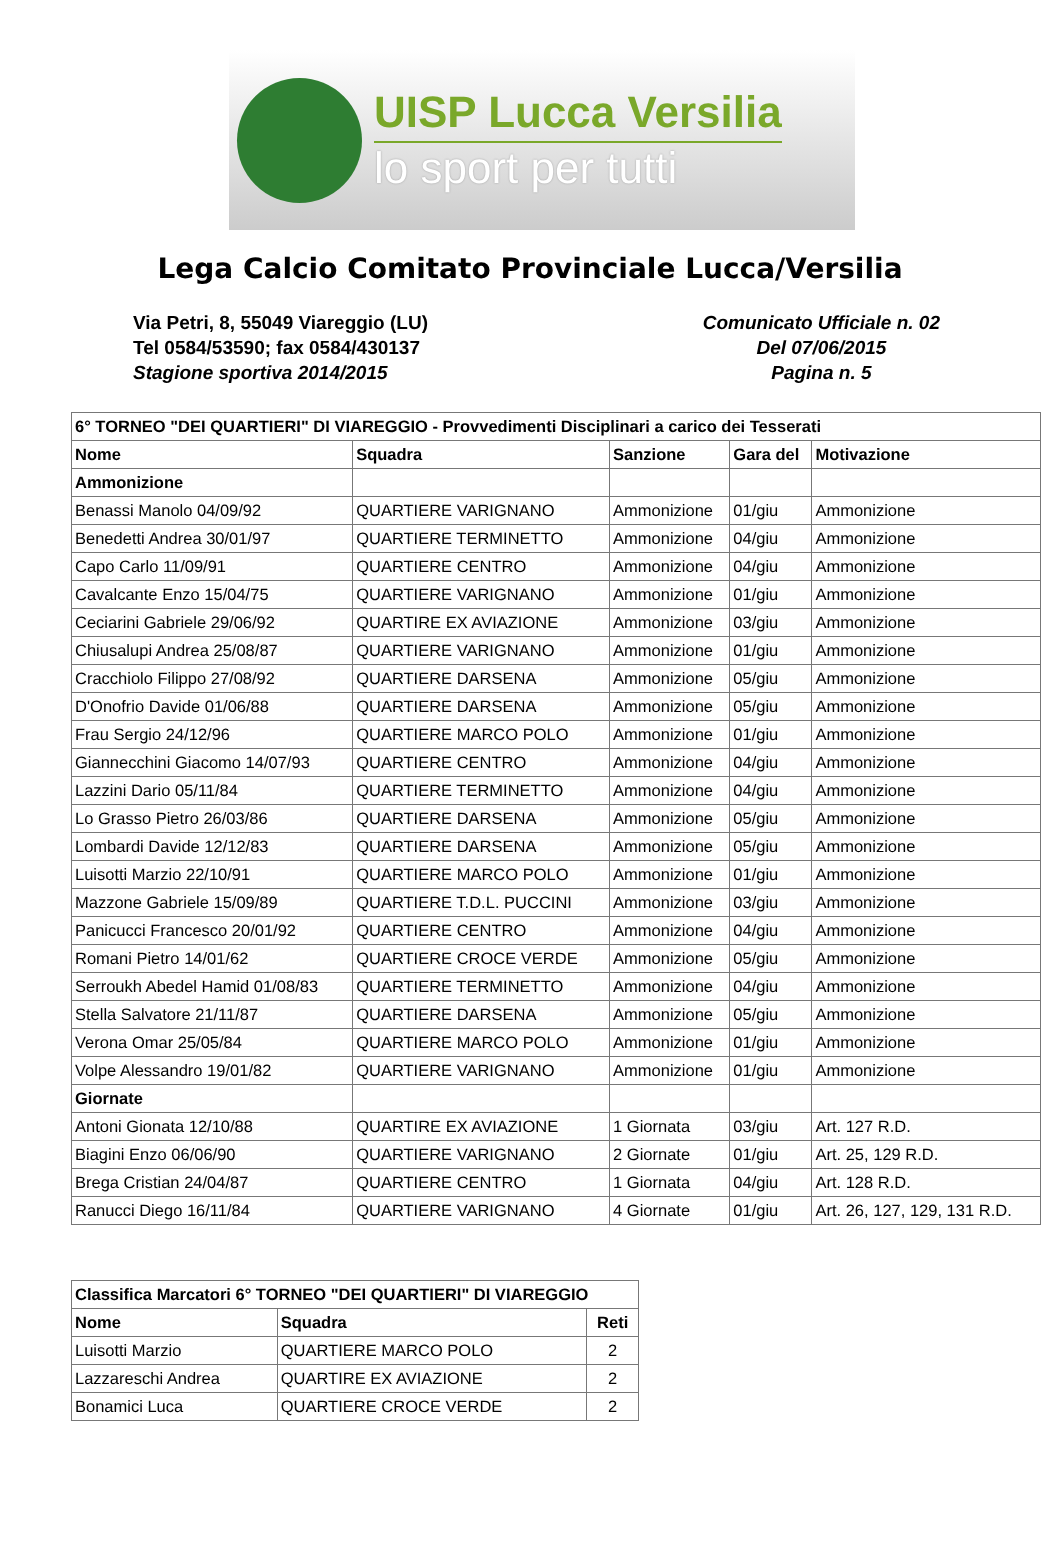UISP Lucca Versilia
lo sport per tutti
Lega Calcio Comitato Provinciale Lucca/Versilia
Via Petri, 8, 55049 Viareggio (LU)
Tel 0584/53590; fax 0584/430137
Stagione sportiva 2014/2015
Comunicato Ufficiale n. 02
Del 07/06/2015
Pagina n. 5
| 6° TORNEO "DEI QUARTIERI" DI VIAREGGIO - Provvedimenti Disciplinari a carico dei Tesserati | | | | |
| --- | --- | --- | --- | --- |
| Nome | Squadra | Sanzione | Gara del | Motivazione |
| Ammonizione | | | | |
| Benassi Manolo 04/09/92 | QUARTIERE VARIGNANO | Ammonizione | 01/giu | Ammonizione |
| Benedetti Andrea 30/01/97 | QUARTIERE TERMINETTO | Ammonizione | 04/giu | Ammonizione |
| Capo Carlo 11/09/91 | QUARTIERE CENTRO | Ammonizione | 04/giu | Ammonizione |
| Cavalcante Enzo 15/04/75 | QUARTIERE VARIGNANO | Ammonizione | 01/giu | Ammonizione |
| Ceciarini Gabriele 29/06/92 | QUARTIRE EX AVIAZIONE | Ammonizione | 03/giu | Ammonizione |
| Chiusalupi Andrea 25/08/87 | QUARTIERE VARIGNANO | Ammonizione | 01/giu | Ammonizione |
| Cracchiolo Filippo 27/08/92 | QUARTIERE DARSENA | Ammonizione | 05/giu | Ammonizione |
| D'Onofrio Davide 01/06/88 | QUARTIERE DARSENA | Ammonizione | 05/giu | Ammonizione |
| Frau Sergio 24/12/96 | QUARTIERE MARCO POLO | Ammonizione | 01/giu | Ammonizione |
| Giannecchini Giacomo 14/07/93 | QUARTIERE CENTRO | Ammonizione | 04/giu | Ammonizione |
| Lazzini Dario 05/11/84 | QUARTIERE TERMINETTO | Ammonizione | 04/giu | Ammonizione |
| Lo Grasso Pietro 26/03/86 | QUARTIERE DARSENA | Ammonizione | 05/giu | Ammonizione |
| Lombardi Davide 12/12/83 | QUARTIERE DARSENA | Ammonizione | 05/giu | Ammonizione |
| Luisotti Marzio 22/10/91 | QUARTIERE MARCO POLO | Ammonizione | 01/giu | Ammonizione |
| Mazzone Gabriele 15/09/89 | QUARTIERE T.D.L. PUCCINI | Ammonizione | 03/giu | Ammonizione |
| Panicucci Francesco 20/01/92 | QUARTIERE CENTRO | Ammonizione | 04/giu | Ammonizione |
| Romani Pietro 14/01/62 | QUARTIERE CROCE VERDE | Ammonizione | 05/giu | Ammonizione |
| Serroukh Abedel Hamid 01/08/83 | QUARTIERE TERMINETTO | Ammonizione | 04/giu | Ammonizione |
| Stella Salvatore 21/11/87 | QUARTIERE DARSENA | Ammonizione | 05/giu | Ammonizione |
| Verona Omar 25/05/84 | QUARTIERE MARCO POLO | Ammonizione | 01/giu | Ammonizione |
| Volpe Alessandro 19/01/82 | QUARTIERE VARIGNANO | Ammonizione | 01/giu | Ammonizione |
| Giornate | | | | |
| Antoni Gionata 12/10/88 | QUARTIRE EX AVIAZIONE | 1 Giornata | 03/giu | Art. 127 R.D. |
| Biagini Enzo 06/06/90 | QUARTIERE VARIGNANO | 2 Giornate | 01/giu | Art. 25, 129 R.D. |
| Brega Cristian 24/04/87 | QUARTIERE CENTRO | 1 Giornata | 04/giu | Art. 128 R.D. |
| Ranucci Diego 16/11/84 | QUARTIERE VARIGNANO | 4 Giornate | 01/giu | Art. 26, 127, 129, 131 R.D. |
| Classifica Marcatori 6° TORNEO "DEI QUARTIERI" DI VIAREGGIO | | |
| --- | --- | --- |
| Nome | Squadra | Reti |
| Luisotti Marzio | QUARTIERE MARCO POLO | 2 |
| Lazzareschi Andrea | QUARTIRE EX AVIAZIONE | 2 |
| Bonamici Luca | QUARTIERE CROCE VERDE | 2 |